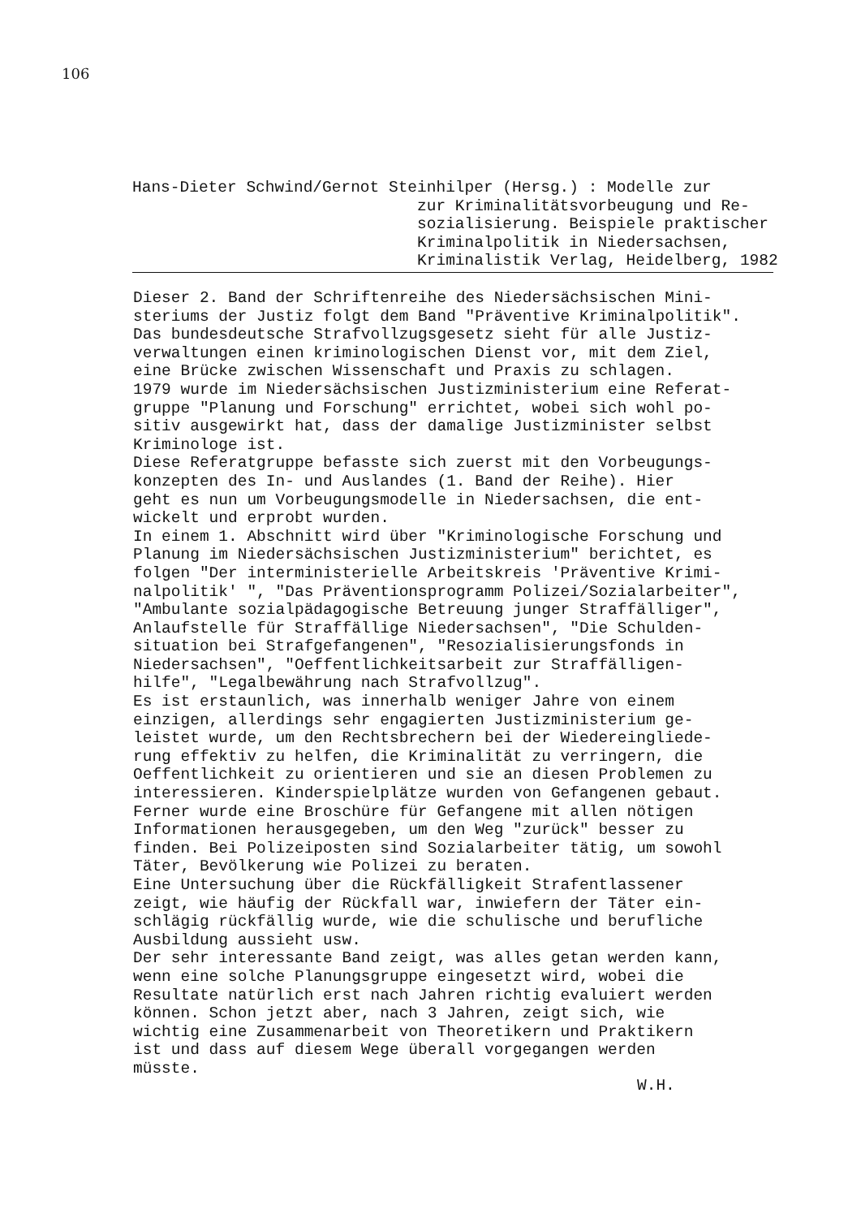106
Hans-Dieter Schwind/Gernot Steinhilper (Hersg.) : Modelle zur
zur Kriminalitätsvorbeugung und Re-
sozialisierung. Beispiele praktischer
Kriminalpolitik in Niedersachsen,
Kriminalistik Verlag, Heidelberg, 1982
Dieser 2. Band der Schriftenreihe des Niedersächsischen Mini- steriums der Justiz folgt dem Band "Präventive Kriminalpolitik". Das bundesdeutsche Strafvollzugsgesetz sieht für alle Justiz- verwaltungen einen kriminologischen Dienst vor, mit dem Ziel, eine Brücke zwischen Wissenschaft und Praxis zu schlagen. 1979 wurde im Niedersächsischen Justizministerium eine Referat- gruppe "Planung und Forschung" errichtet, wobei sich wohl po- sitiv ausgewirkt hat, dass der damalige Justizminister selbst Kriminologe ist. Diese Referatgruppe befasste sich zuerst mit den Vorbeugungs- konzepten des In- und Auslandes (1. Band der Reihe). Hier geht es nun um Vorbeugungsmodelle in Niedersachsen, die ent- wickelt und erprobt wurden. In einem 1. Abschnitt wird über "Kriminologische Forschung und Planung im Niedersächsischen Justizministerium" berichtet, es folgen "Der interministerielle Arbeitskreis 'Präventive Krimi- nalpolitik' ", "Das Präventionsprogramm Polizei/Sozialarbeiter", "Ambulante sozialpädagogische Betreuung junger Straffälliger", Anlaufstelle für Straffällige Niedersachsen", "Die Schulden- situation bei Strafgefangenen", "Resozialisierungsfonds in Niedersachsen", "Oeffentlichkeitsarbeit zur Straffälligen- hilfe", "Legalbewährung nach Strafvollzug". Es ist erstaunlich, was innerhalb weniger Jahre von einem einzigen, allerdings sehr engagierten Justizministerium ge- leistet wurde, um den Rechtsbrechern bei der Wiedereingliede- rung effektiv zu helfen, die Kriminalität zu verringern, die Oeffentlichkeit zu orientieren und sie an diesen Problemen zu interessieren. Kinderspielplätze wurden von Gefangenen gebaut. Ferner wurde eine Broschüre für Gefangene mit allen nötigen Informationen herausgegeben, um den Weg "zurück" besser zu finden. Bei Polizeiposten sind Sozialarbeiter tätig, um sowohl Täter, Bevölkerung wie Polizei zu beraten. Eine Untersuchung über die Rückfälligkeit Strafentlassener zeigt, wie häufig der Rückfall war, inwiefern der Täter ein- schlägig rückfällig wurde, wie die schulische und berufliche Ausbildung aussieht usw. Der sehr interessante Band zeigt, was alles getan werden kann, wenn eine solche Planungsgruppe eingesetzt wird, wobei die Resultate natürlich erst nach Jahren richtig evaluiert werden können. Schon jetzt aber, nach 3 Jahren, zeigt sich, wie wichtig eine Zusammenarbeit von Theoretikern und Praktikern ist und dass auf diesem Wege überall vorgegangen werden müsste.
W.H.